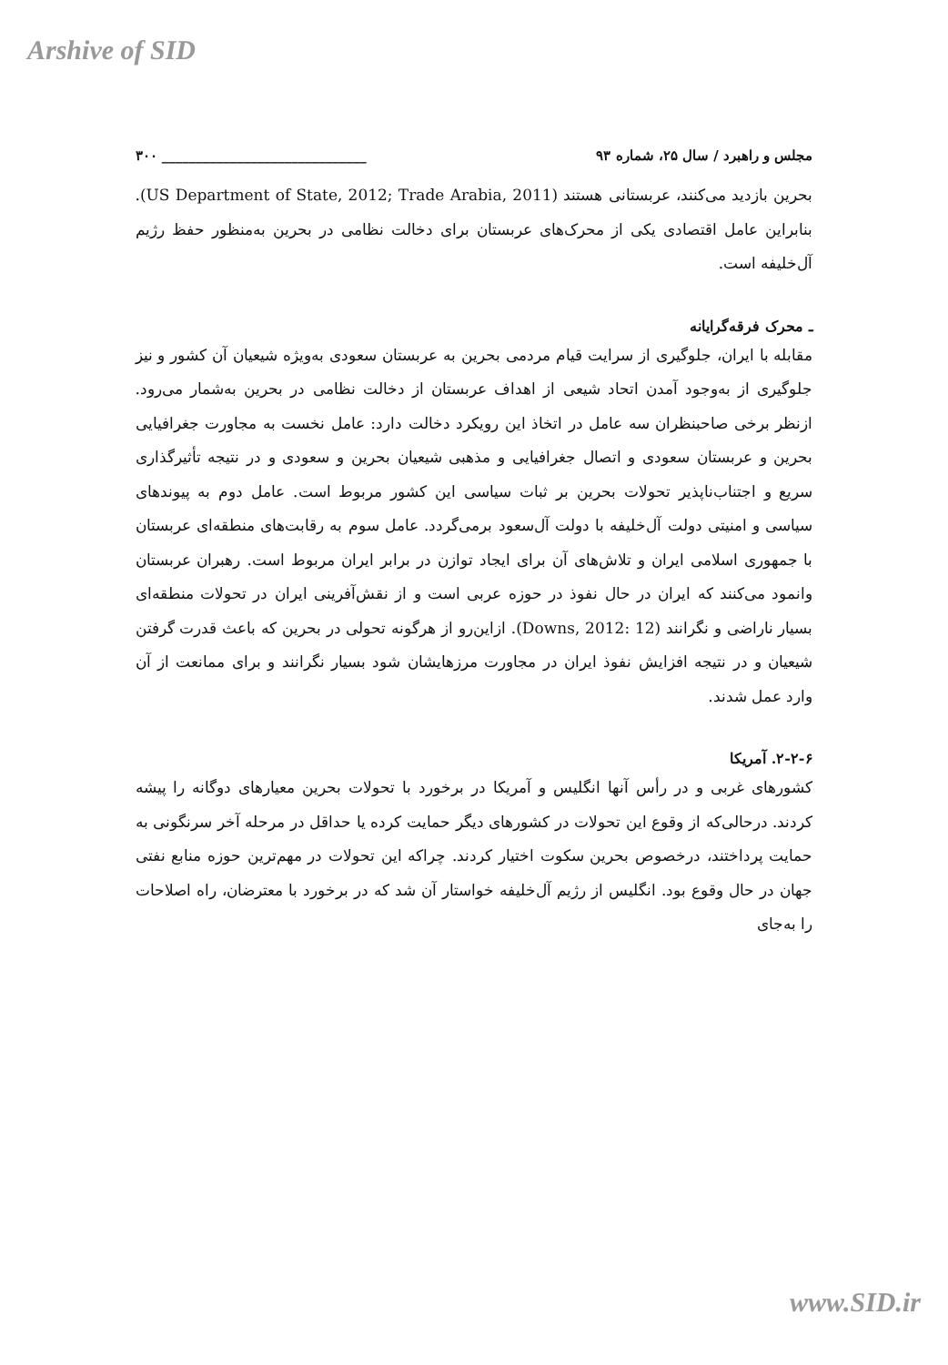Arshive of SID
مجلس و راهبرد / سال ۲۵، شماره ۹۳ ______________________________ ۳۰۰
بحرین بازدید می‌کنند، عربستانی هستند (US Department of State, 2012; Trade Arabia, 2011). بنابراین عامل اقتصادی یکی از محرک‌های عربستان برای دخالت نظامی در بحرین به‌منظور حفظ رژیم آل‌خلیفه است.
ـ محرک فرقه‌گرایانه
مقابله با ایران، جلوگیری از سرایت قیام مردمی بحرین به عربستان سعودی به‌ویژه شیعیان آن کشور و نیز جلوگیری از به‌وجود آمدن اتحاد شیعی از اهداف عربستان از دخالت نظامی در بحرین به‌شمار می‌رود. ازنظر برخی صاحبنظران سه عامل در اتخاذ این رویکرد دخالت دارد: عامل نخست به مجاورت جغرافیایی بحرین و عربستان سعودی و اتصال جغرافیایی و مذهبی شیعیان بحرین و سعودی و در نتیجه تأثیرگذاری سریع و اجتناب‌ناپذیر تحولات بحرین بر ثبات سیاسی این کشور مربوط است. عامل دوم به پیوندهای سیاسی و امنیتی دولت آل‌خلیفه با دولت آل‌سعود برمی‌گردد. عامل سوم به رقابت‌های منطقه‌ای عربستان با جمهوری اسلامی ایران و تلاش‌های آن برای ایجاد توازن در برابر ایران مربوط است. رهبران عربستان وانمود می‌کنند که ایران در حال نفوذ در حوزه عربی است و از نقش‌آفرینی ایران در تحولات منطقه‌ای بسیار ناراضی و نگرانند (Downs, 2012: 12). ازاین‌رو از هرگونه تحولی در بحرین که باعث قدرت گرفتن شیعیان و در نتیجه افزایش نفوذ ایران در مجاورت مرزهایشان شود بسیار نگرانند و برای ممانعت از آن وارد عمل شدند.
۲-۲-۶. آمریکا
کشورهای غربی و در رأس آنها انگلیس و آمریکا در برخورد با تحولات بحرین معیارهای دوگانه را پیشه کردند. درحالی‌که از وقوع این تحولات در کشورهای دیگر حمایت کرده یا حداقل در مرحله آخر سرنگونی به حمایت پرداختند، درخصوص بحرین سکوت اختیار کردند. چراکه این تحولات در مهم‌ترین حوزه منابع نفتی جهان در حال وقوع بود. انگلیس از رژیم آل‌خلیفه خواستار آن شد که در برخورد با معترضان، راه اصلاحات را به‌جای
www.SID.ir